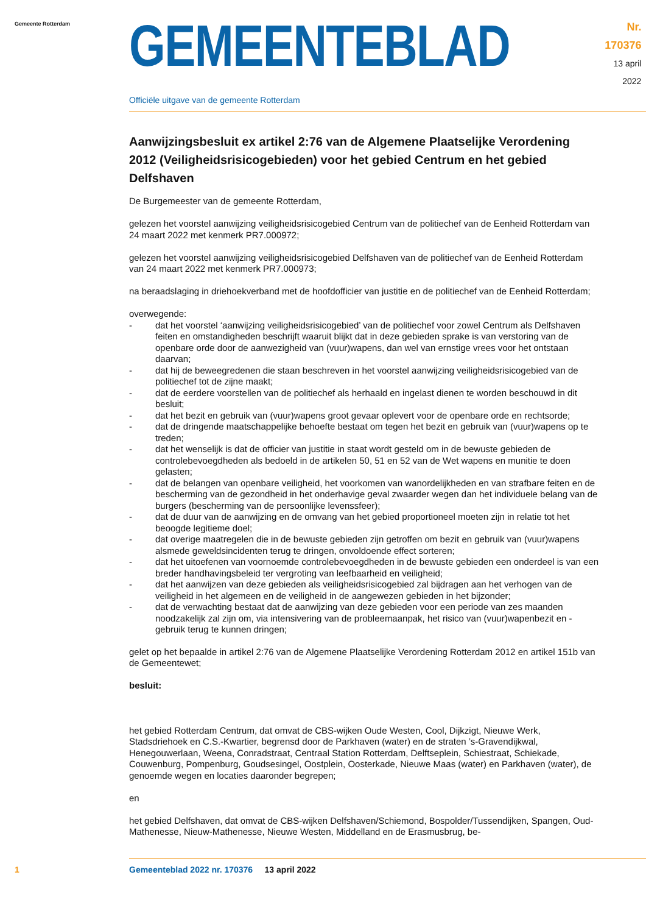Gemeente Rotterdam
GEMEENTEBLAD
Nr. 170376
13 april
2022
Officiële uitgave van de gemeente Rotterdam
Aanwijzingsbesluit ex artikel 2:76 van de Algemene Plaatselijke Verordening 2012 (Veiligheidsrisicogebieden) voor het gebied Centrum en het gebied Delfshaven
De Burgemeester van de gemeente Rotterdam,
gelezen het voorstel aanwijzing veiligheidsrisicogebied Centrum van de politiechef van de Eenheid Rotterdam van 24 maart 2022 met kenmerk PR7.000972;
gelezen het voorstel aanwijzing veiligheidsrisicogebied Delfshaven van de politiechef van de Eenheid Rotterdam van 24 maart 2022 met kenmerk PR7.000973;
na beraadslaging in driehoekverband met de hoofdofficier van justitie en de politiechef van de Eenheid Rotterdam;
overwegende:
- dat het voorstel ‘aanwijzing veiligheidsrisicogebied’ van de politiechef voor zowel Centrum als Delfshaven feiten en omstandigheden beschrijft waaruit blijkt dat in deze gebieden sprake is van verstoring van de openbare orde door de aanwezigheid van (vuur)wapens, dan wel van ernstige vrees voor het ontstaan daarvan;
- dat hij de beweegredenen die staan beschreven in het voorstel aanwijzing veiligheidsrisicogebied van de politiechef tot de zijne maakt;
- dat de eerdere voorstellen van de politiechef als herhaald en ingelast dienen te worden beschouwd in dit besluit;
- dat het bezit en gebruik van (vuur)wapens groot gevaar oplevert voor de openbare orde en rechtsorde;
- dat de dringende maatschappelijke behoefte bestaat om tegen het bezit en gebruik van (vuur)wapens op te treden;
- dat het wenselijk is dat de officier van justitie in staat wordt gesteld om in de bewuste gebieden de controlebevoegdheden als bedoeld in de artikelen 50, 51 en 52 van de Wet wapens en munitie te doen gelasten;
- dat de belangen van openbare veiligheid, het voorkomen van wanordelijkheden en van strafbare feiten en de bescherming van de gezondheid in het onderhavige geval zwaarder wegen dan het individuele belang van de burgers (bescherming van de persoonlijke levenssfeer);
- dat de duur van de aanwijzing en de omvang van het gebied proportioneel moeten zijn in relatie tot het beoogde legitieme doel;
- dat overige maatregelen die in de bewuste gebieden zijn getroffen om bezit en gebruik van (vuur)wapens alsmede geweldsincidenten terug te dringen, onvoldoende effect sorteren;
- dat het uitoefenen van voornoemde controlebevoegdheden in de bewuste gebieden een onderdeel is van een breder handhavingsbeleid ter vergroting van leefbaarheid en veiligheid;
- dat het aanwijzen van deze gebieden als veiligheidsrisicogebied zal bijdragen aan het verhogen van de veiligheid in het algemeen en de veiligheid in de aangewezen gebieden in het bijzonder;
- dat de verwachting bestaat dat de aanwijzing van deze gebieden voor een periode van zes maanden noodzakelijk zal zijn om, via intensivering van de probleemaanpak, het risico van (vuur)wapenbezit en -gebruik terug te kunnen dringen;
gelet op het bepaalde in artikel 2:76 van de Algemene Plaatselijke Verordening Rotterdam 2012 en artikel 151b van de Gemeentewet;
besluit:
het gebied Rotterdam Centrum, dat omvat de CBS-wijken Oude Westen, Cool, Dijkzigt, Nieuwe Werk, Stadsdriehoek en C.S.-Kwartier, begrensd door de Parkhaven (water) en de straten ’s-Gravendijkwal, Henegouwerlaan, Weena, Conradstraat, Centraal Station Rotterdam, Delftseplein, Schiestraat, Schiekade, Couwenburg, Pompenburg, Goudsesingel, Oostplein, Oosterkade, Nieuwe Maas (water) en Parkhaven (water), de genoemde wegen en locaties daaronder begrepen;
en
het gebied Delfshaven, dat omvat de CBS-wijken Delfshaven/Schiemond, Bospolder/Tussendijken, Spangen, Oud-Mathenesse, Nieuw-Mathenesse, Nieuwe Westen, Middelland en de Erasmusbrug, be-
1 Gemeenteblad 2022 nr. 170376 13 april 2022